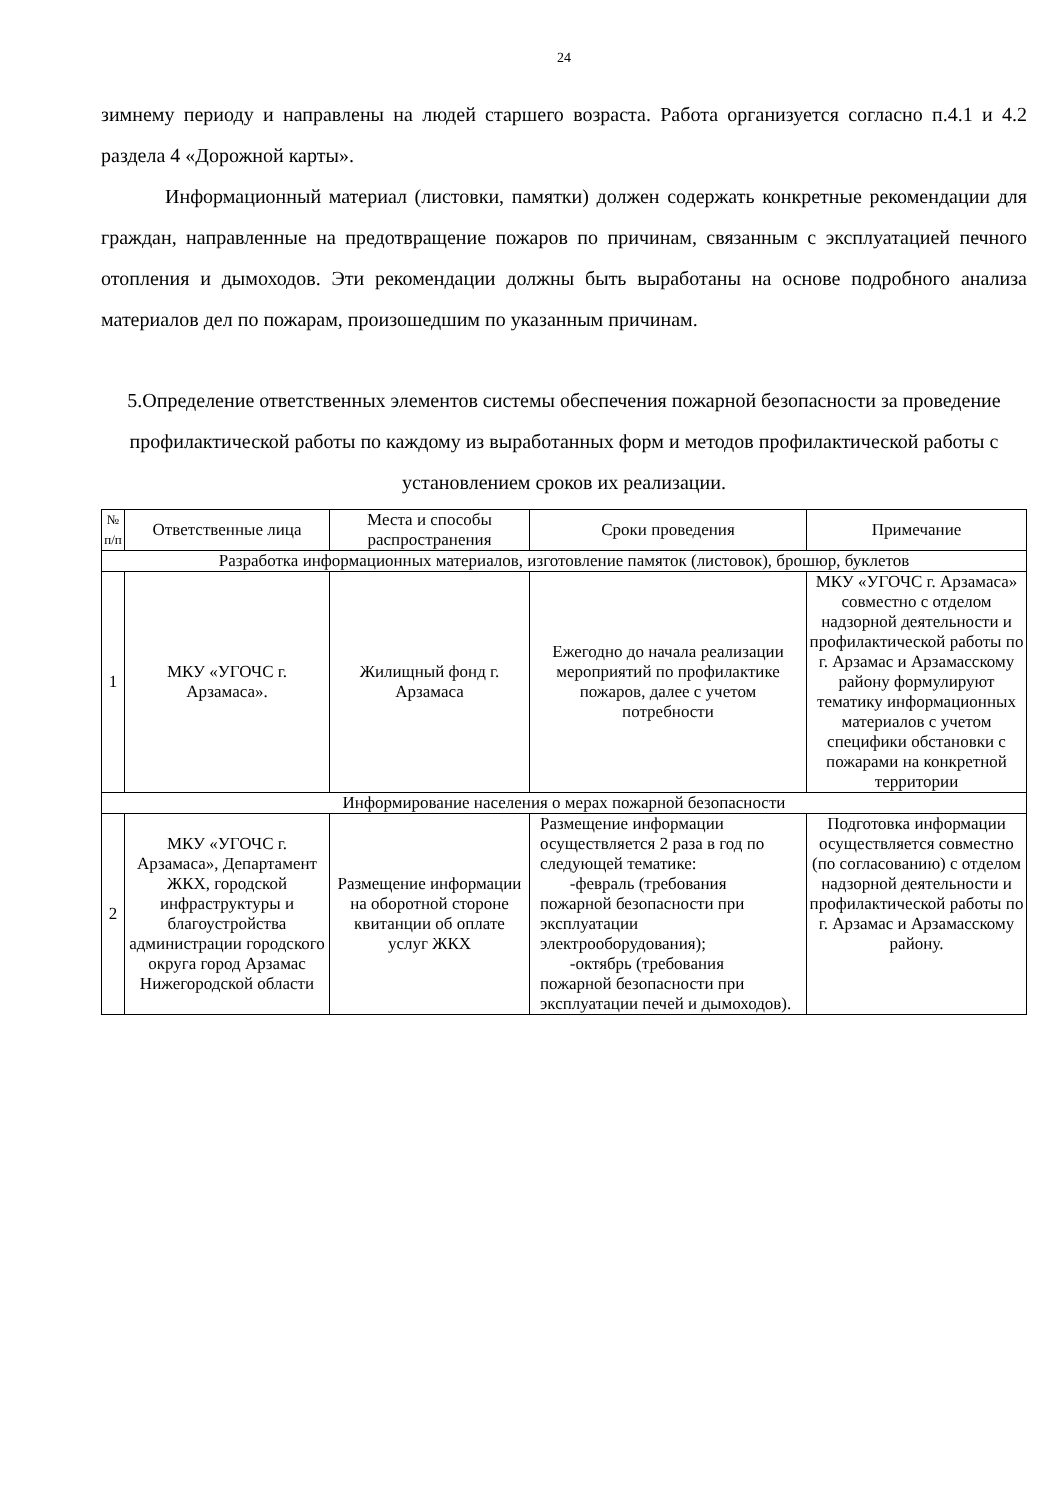24
зимнему периоду и направлены на людей старшего возраста. Работа организуется согласно п.4.1 и 4.2 раздела 4 «Дорожной карты».
Информационный материал (листовки, памятки) должен содержать конкретные рекомендации для граждан, направленные на предотвращение пожаров по причинам, связанным с эксплуатацией печного отопления и дымоходов. Эти рекомендации должны быть выработаны на основе подробного анализа материалов дел по пожарам, произошедшим по указанным причинам.
5.Определение ответственных элементов системы обеспечения пожарной безопасности за проведение профилактической работы по каждому из выработанных форм и методов профилактической работы с установлением сроков их реализации.
| № п/п | Ответственные лица | Места и способы распространения | Сроки проведения | Примечание |
| --- | --- | --- | --- | --- |
| Разработка информационных материалов, изготовление памяток (листовок), брошюр, буклетов | | | | |
| 1 | МКУ «УГОЧС г. Арзамаса». | Жилищный фонд г. Арзамаса | Ежегодно до начала реализации мероприятий по профилактике пожаров, далее с учетом потребности | МКУ «УГОЧС г. Арзамаса» совместно с отделом надзорной деятельности и профилактической работы по г. Арзамас и Арзамасскому району формулируют тематику информационных материалов с учетом специфики обстановки с пожарами на конкретной территории |
| Информирование населения о мерах пожарной безопасности | | | | |
| 2 | МКУ «УГОЧС г. Арзамаса», Департамент ЖКХ, городской инфраструктуры и благоустройства администрации городского округа город Арзамас Нижегородской области | Размещение информации на оборотной стороне квитанции об оплате услуг ЖКХ | Размещение информации осуществляется 2 раза в год по следующей тематике: -февраль (требования пожарной безопасности при эксплуатации электрооборудования); -октябрь (требования пожарной безопасности при эксплуатации печей и дымоходов). | Подготовка информации осуществляется совместно (по согласованию) с отделом надзорной деятельности и профилактической работы по г. Арзамас и Арзамасскому району. |